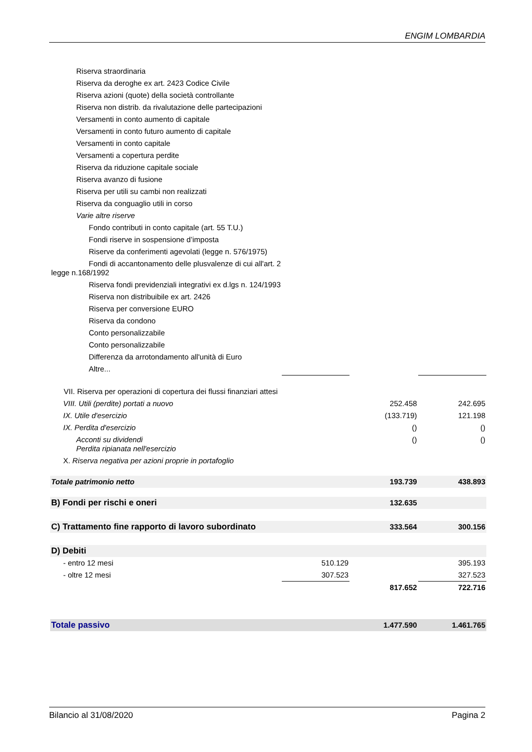ENGIM LOMBARDIA
| Riserva straordinaria | | | |
| Riserva da deroghe ex art. 2423 Codice Civile | | | |
| Riserva azioni (quote) della società controllante | | | |
| Riserva non distrib. da rivalutazione delle partecipazioni | | | |
| Versamenti in conto aumento di capitale | | | |
| Versamenti in conto futuro aumento di capitale | | | |
| Versamenti in conto capitale | | | |
| Versamenti a copertura perdite | | | |
| Riserva da riduzione capitale sociale | | | |
| Riserva avanzo di fusione | | | |
| Riserva per utili su cambi non realizzati | | | |
| Riserva da conguaglio utili in corso | | | |
| Varie altre riserve | | | |
| Fondo contributi in conto capitale (art. 55 T.U.) | | | |
| Fondi riserve in sospensione d’imposta | | | |
| Riserve da conferimenti agevolati (legge n. 576/1975) | | | |
| Fondi di accantonamento delle plusvalenze di cui all'art. 2 legge n.168/1992 | | | |
| Riserva fondi previdenziali integrativi ex d.lgs n. 124/1993 | | | |
| Riserva non distribuibile ex art. 2426 | | | |
| Riserva per conversione EURO | | | |
| Riserva da condono | | | |
| Conto personalizzabile | | | |
| Conto personalizzabile | | | |
| Differenza da arrotondamento all'unità di Euro | | | |
| Altre... | | | |
| VII. Riserva per operazioni di copertura dei flussi finanziari attesi | | | |
| VIII. Utili (perdite) portati a nuovo | | 252.458 | 242.695 |
| IX. Utile d'esercizio | | (133.719) | 121.198 |
| IX. Perdita d'esercizio | | () | () |
| Acconti su dividendi Perdita ripianata nell'esercizio | | () | () |
| X. Riserva negativa per azioni proprie in portafoglio | | | |
| Totale patrimonio netto | | 193.739 | 438.893 |
| B) Fondi per rischi e oneri | | 132.635 | |
| C) Trattamento fine rapporto di lavoro subordinato | | 333.564 | 300.156 |
| D) Debiti | | | |
| - entro 12 mesi | 510.129 | | 395.193 |
| - oltre 12 mesi | 307.523 | | 327.523 |
| | | 817.652 | 722.716 |
| Totale passivo | | 1.477.590 | 1.461.765 |
Bilancio al 31/08/2020 Pagina 2